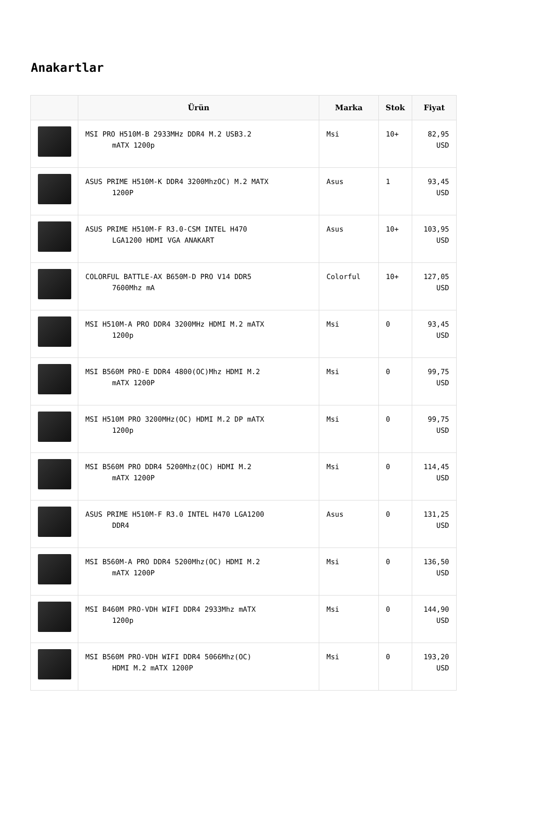Anakartlar
| | Ürün | Marka | Stok | Fiyat |
| --- | --- | --- | --- | --- |
| | MSI PRO H510M-B 2933MHz DDR4 M.2 USB3.2 mATX 1200p | Msi | 10+ | 82,95 USD |
| | ASUS PRIME H510M-K DDR4 3200MhzOC) M.2 MATX 1200P | Asus | 1 | 93,45 USD |
| | ASUS PRIME H510M-F R3.0-CSM INTEL H470 LGA1200 HDMI VGA ANAKART | Asus | 10+ | 103,95 USD |
| | COLORFUL BATTLE-AX B650M-D PRO V14 DDR5 7600Mhz mA | Colorful | 10+ | 127,05 USD |
| | MSI H510M-A PRO DDR4 3200MHz HDMI M.2 mATX 1200p | Msi | 0 | 93,45 USD |
| | MSI B560M PRO-E DDR4 4800(OC)Mhz HDMI M.2 mATX 1200P | Msi | 0 | 99,75 USD |
| | MSI H510M PRO 3200MHz(OC) HDMI M.2 DP mATX 1200p | Msi | 0 | 99,75 USD |
| | MSI B560M PRO DDR4 5200Mhz(OC) HDMI M.2 mATX 1200P | Msi | 0 | 114,45 USD |
| | ASUS PRIME H510M-F R3.0 INTEL H470 LGA1200 DDR4 | Asus | 0 | 131,25 USD |
| | MSI B560M-A PRO DDR4 5200Mhz(OC) HDMI M.2 mATX 1200P | Msi | 0 | 136,50 USD |
| | MSI B460M PRO-VDH WIFI DDR4 2933Mhz mATX 1200p | Msi | 0 | 144,90 USD |
| | MSI B560M PRO-VDH WIFI DDR4 5066Mhz(OC) HDMI M.2 mATX 1200P | Msi | 0 | 193,20 USD |